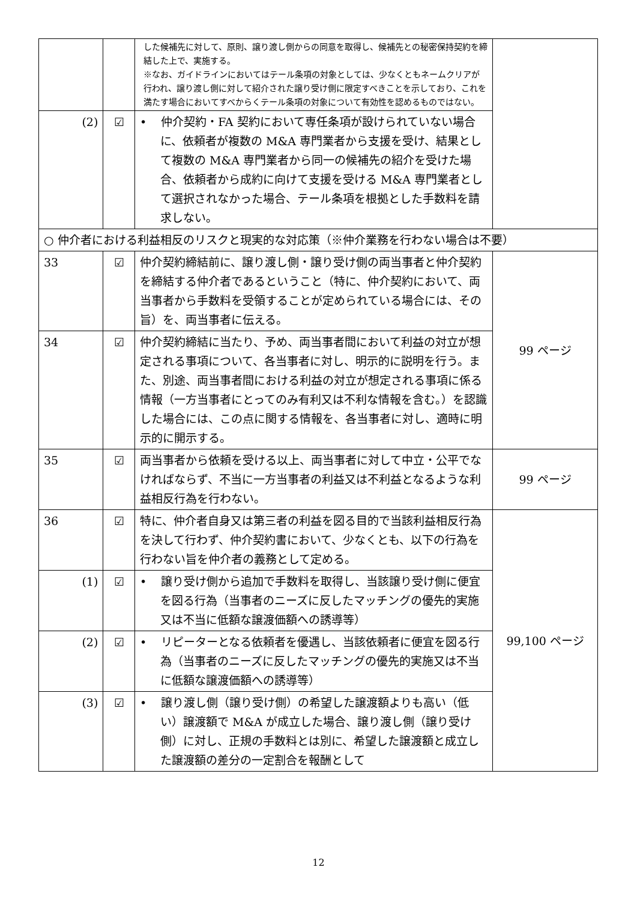| | | した候補先に対して、原則、譲り渡し側からの同意を取得し、候補先との秘密保持契約を締結した上で、実施する。 ※なお、ガイドラインにおいてはテール条項の対象としては、少なくともネームクリアが行われ、譲り渡し側に対して紹介された譲り受け側に限定すべきことを示しており、これを満たす場合においてすべからくテール条項の対象について有効性を認めるものではない。 | |
| (2) | ☑ | • 仲介契約・FA 契約において専任条項が設けられていない場合に、依頼者が複数の M&A 専門業者から支援を受け、結果として複数の M&A 専門業者から同一の候補先の紹介を受けた場合、依頼者から成約に向けて支援を受ける M&A 専門業者として選択されなかった場合、テール条項を根拠とした手数料を請求しない。 | |
| ○ 仲介者における利益相反のリスクと現実的な対応策（※仲介業務を行わない場合は不要） | | | |
| 33 | ☑ | 仲介契約締結前に、譲り渡し側・譲り受け側の両当事者と仲介契約を締結する仲介者であるということ（特に、仲介契約において、両当事者から手数料を受領することが定められている場合には、その旨）を、両当事者に伝える。 | 99 ページ |
| 34 | ☑ | 仲介契約締結に当たり、予め、両当事者間において利益の対立が想定される事項について、各当事者に対し、明示的に説明を行う。また、別途、両当事者間における利益の対立が想定される事項に係る情報（一方当事者にとってのみ有利又は不利な情報を含む。）を認識した場合には、この点に関する情報を、各当事者に対し、適時に明示的に開示する。 | |
| 35 | ☑ | 両当事者から依頼を受ける以上、両当事者に対して中立・公平でなければならず、不当に一方当事者の利益又は不利益となるような利益相反行為を行わない。 | 99 ページ |
| 36 | ☑ | 特に、仲介者自身又は第三者の利益を図る目的で当該利益相反行為を決して行わず、仲介契約書において、少なくとも、以下の行為を行わない旨を仲介者の義務として定める。 | 99,100 ページ |
| (1) | ☑ | • 譲り受け側から追加で手数料を取得し、当該譲り受け側に便宜を図る行為（当事者のニーズに反したマッチングの優先的実施又は不当に低額な譲渡価額への誘導等） | |
| (2) | ☑ | • リピーターとなる依頼者を優遇し、当該依頼者に便宜を図る行為（当事者のニーズに反したマッチングの優先的実施又は不当に低額な譲渡価額への誘導等） | |
| (3) | ☑ | • 譲り渡し側（譲り受け側）の希望した譲渡額よりも高い（低い）譲渡額で M&A が成立した場合、譲り渡し側（譲り受け側）に対し、正規の手数料とは別に、希望した譲渡額と成立した譲渡額の差分の一定割合を報酬として | |
12